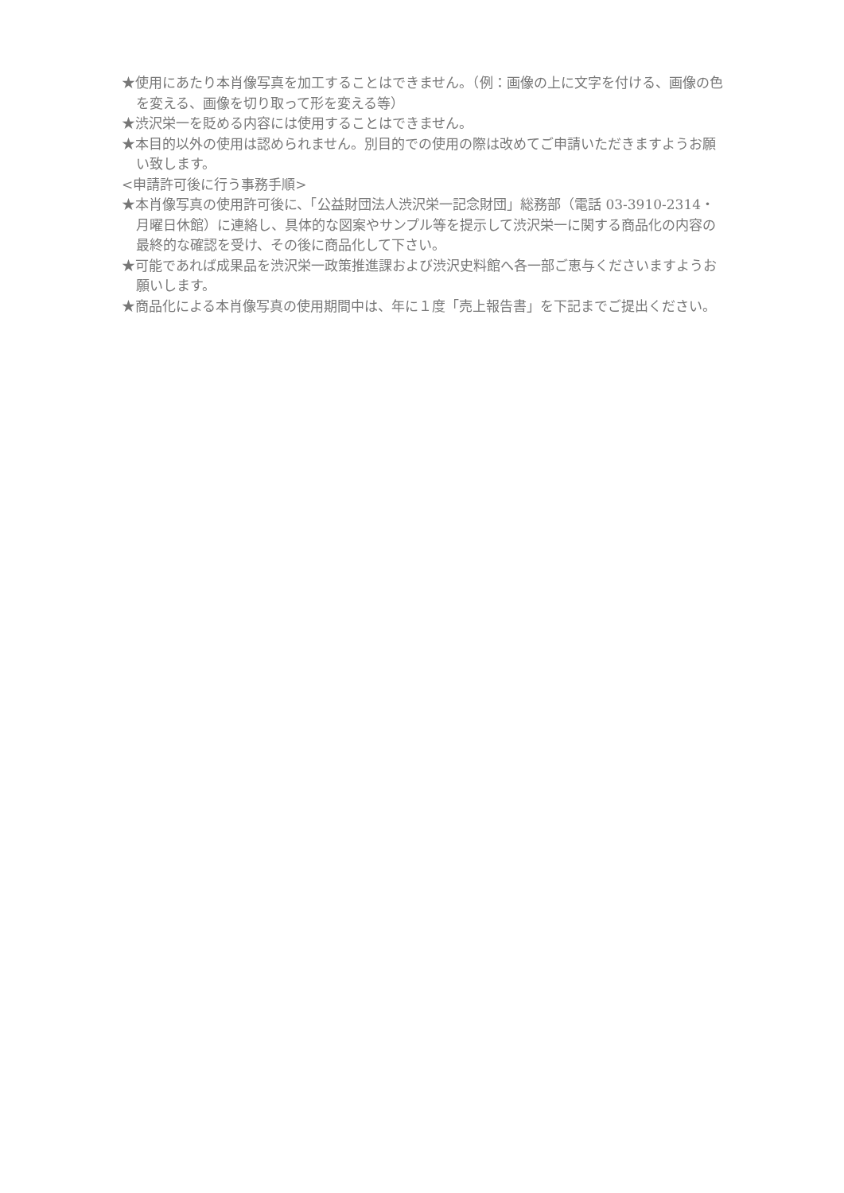★使用にあたり本肖像写真を加工することはできません。（例：画像の上に文字を付ける、画像の色を変える、画像を切り取って形を変える等）
★渋沢栄一を貶める内容には使用することはできません。
★本目的以外の使用は認められません。別目的での使用の際は改めてご申請いただきますようお願い致します。
<申請許可後に行う事務手順>
★本肖像写真の使用許可後に、「公益財団法人渋沢栄一記念財団」総務部（電話 03-3910-2314・月曜日休館）に連絡し、具体的な図案やサンプル等を提示して渋沢栄一に関する商品化の内容の最終的な確認を受け、その後に商品化して下さい。
★可能であれば成果品を渋沢栄一政策推進課および渋沢史料館へ各一部ご恵与くださいますようお願いします。
★商品化による本肖像写真の使用期間中は、年に１度「売上報告書」を下記までご提出ください。